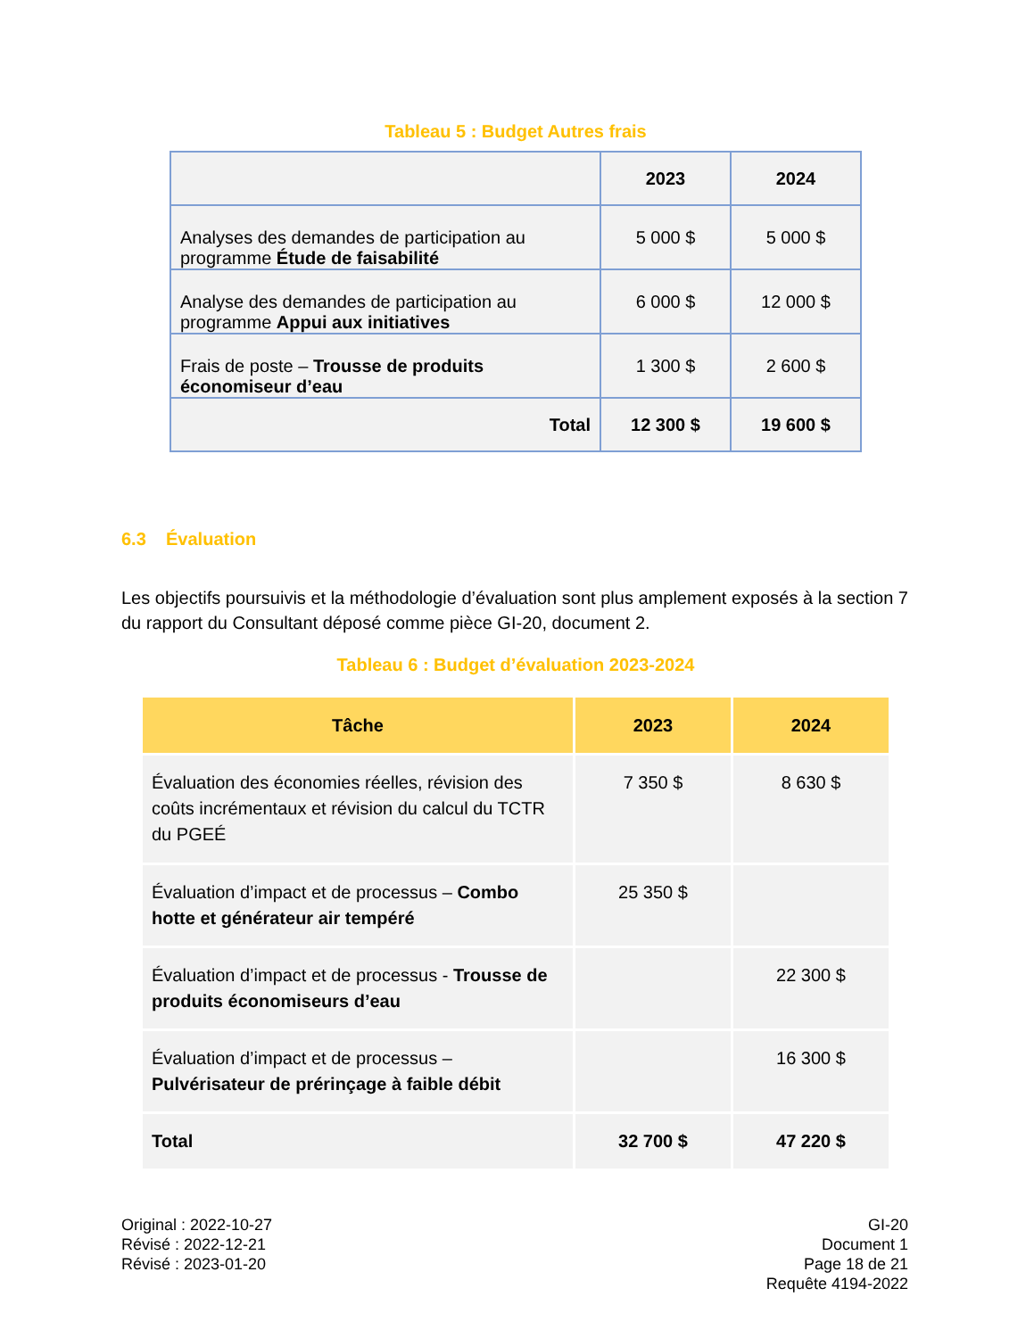Tableau 5 : Budget Autres frais
| | 2023 | 2024 |
| Analyses des demandes de participation au programme Étude de faisabilité | 5 000 $ | 5 000 $ |
| Analyse des demandes de participation au programme Appui aux initiatives | 6 000 $ | 12 000 $ |
| Frais de poste – Trousse de produits économiseur d’eau | 1 300 $ | 2 600 $ |
| Total | 12 300 $ | 19 600 $ |
6.3 Évaluation
Les objectifs poursuivis et la méthodologie d’évaluation sont plus amplement exposés à la section 7 du rapport du Consultant déposé comme pièce GI-20, document 2.
Tableau 6 : Budget d’évaluation 2023-2024
| Tâche | 2023 | 2024 |
| --- | --- | --- |
| Évaluation des économies réelles, révision des coûts incrémentaux et révision du calcul du TCTR du PGEÉ | 7 350 $ | 8 630 $ |
| Évaluation d’impact et de processus – Combo hotte et générateur air tempéré | 25 350 $ | |
| Évaluation d’impact et de processus - Trousse de produits économiseurs d’eau | | 22 300 $ |
| Évaluation d’impact et de processus – Pulvérisateur de prérinçage à faible débit | | 16 300 $ |
| Total | 32 700 $ | 47 220 $ |
Original : 2022-10-27
Révisé : 2022-12-21
Révisé : 2023-01-20
GI-20
Document 1
Page 18 de 21
Requête 4194-2022